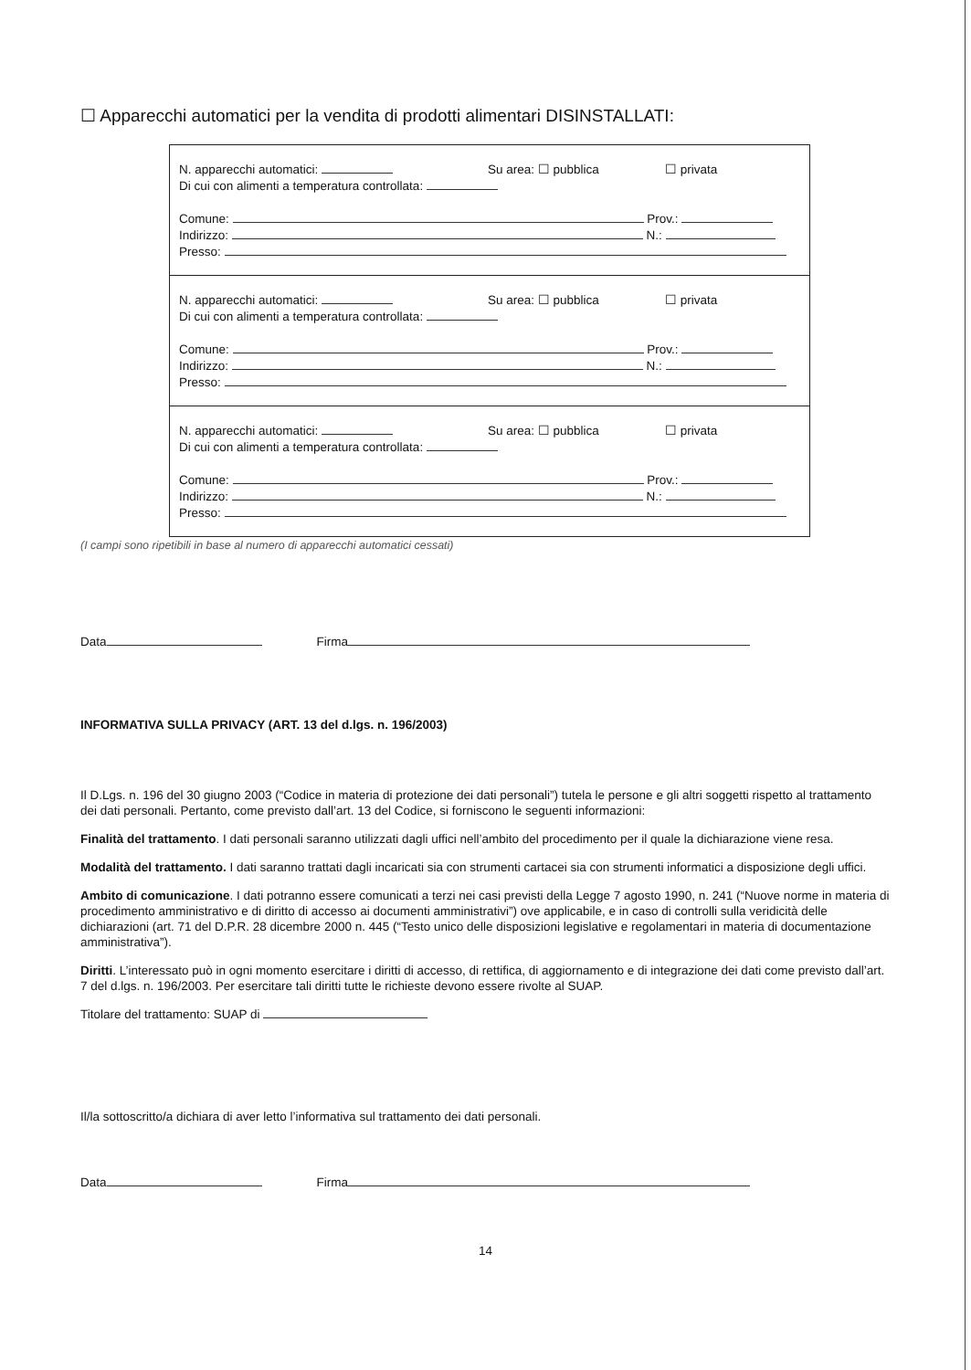☐ Apparecchi automatici per la vendita di prodotti alimentari DISINSTALLATI:
N. apparecchi automatici: Su area: ☐ pubblica ☐ privata
Di cui con alimenti a temperatura controllata:
Comune: Prov.:
Indirizzo: N.:
Presso:
N. apparecchi automatici: Su area: ☐ pubblica ☐ privata
Di cui con alimenti a temperatura controllata:
Comune: Prov.:
Indirizzo: N.:
Presso:
N. apparecchi automatici: Su area: ☐ pubblica ☐ privata
Di cui con alimenti a temperatura controllata:
Comune: Prov.:
Indirizzo: N.:
Presso:
(I campi sono ripetibili in base al numero di apparecchi automatici cessati)
Data Firma
INFORMATIVA SULLA PRIVACY (ART. 13 del d.lgs. n. 196/2003)
Il D.Lgs. n. 196 del 30 giugno 2003 (“Codice in materia di protezione dei dati personali”) tutela le persone e gli altri soggetti rispetto al trattamento dei dati personali. Pertanto, come previsto dall’art. 13 del Codice, si forniscono le seguenti informazioni:
Finalità del trattamento. I dati personali saranno utilizzati dagli uffici nell’ambito del procedimento per il quale la dichiarazione viene resa.
Modalità del trattamento. I dati saranno trattati dagli incaricati sia con strumenti cartacei sia con strumenti informatici a disposizione degli uffici.
Ambito di comunicazione. I dati potranno essere comunicati a terzi nei casi previsti della Legge 7 agosto 1990, n. 241 (“Nuove norme in materia di procedimento amministrativo e di diritto di accesso ai documenti amministrativi”) ove applicabile, e in caso di controlli sulla veridicità delle dichiarazioni (art. 71 del D.P.R. 28 dicembre 2000 n. 445 (“Testo unico delle disposizioni legislative e regolamentari in materia di documentazione amministrativa”).
Diritti. L’interessato può in ogni momento esercitare i diritti di accesso, di rettifica, di aggiornamento e di integrazione dei dati come previsto dall’art. 7 del d.lgs. n. 196/2003. Per esercitare tali diritti tutte le richieste devono essere rivolte al SUAP.
Titolare del trattamento: SUAP di
Il/la sottoscritto/a dichiara di aver letto l’informativa sul trattamento dei dati personali.
Data Firma
14